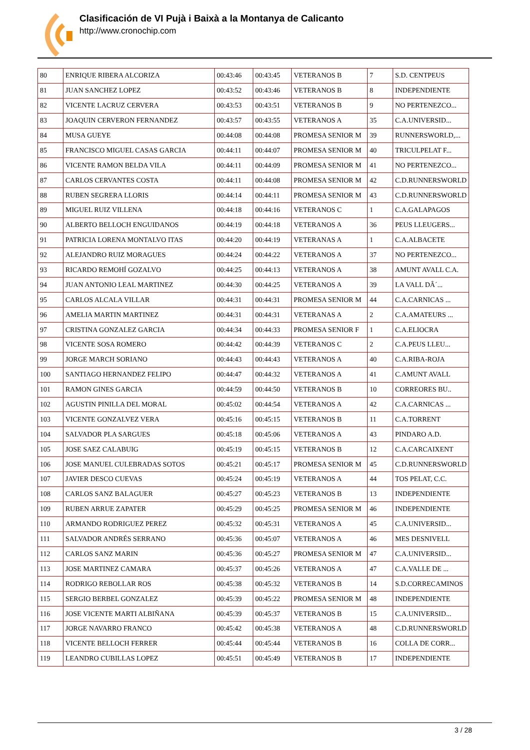Clasificación de VI Pujà i Baixà a la Montanya de Calicanto
http://www.cronochip.com
| 80 | ENRIQUE RIBERA ALCORIZA | 00:43:46 | 00:43:45 | VETERANOS B | 7 | S.D. CENTPEUS |
| 81 | JUAN SANCHEZ LOPEZ | 00:43:52 | 00:43:46 | VETERANOS B | 8 | INDEPENDIENTE |
| 82 | VICENTE LACRUZ CERVERA | 00:43:53 | 00:43:51 | VETERANOS B | 9 | NO PERTENEZCO... |
| 83 | JOAQUIN CERVERON FERNANDEZ | 00:43:57 | 00:43:55 | VETERANOS A | 35 | C.A.UNIVERSID... |
| 84 | MUSA GUEYE | 00:44:08 | 00:44:08 | PROMESA SENIOR M | 39 | RUNNERSWORLD,... |
| 85 | FRANCISCO MIGUEL CASAS GARCIA | 00:44:11 | 00:44:07 | PROMESA SENIOR M | 40 | TRICULPELAT F... |
| 86 | VICENTE RAMON BELDA VILA | 00:44:11 | 00:44:09 | PROMESA SENIOR M | 41 | NO PERTENEZCO... |
| 87 | CARLOS CERVANTES COSTA | 00:44:11 | 00:44:08 | PROMESA SENIOR M | 42 | C.D.RUNNERSWORLD |
| 88 | RUBEN SEGRERA LLORIS | 00:44:14 | 00:44:11 | PROMESA SENIOR M | 43 | C.D.RUNNERSWORLD |
| 89 | MIGUEL RUIZ VILLENA | 00:44:18 | 00:44:16 | VETERANOS C | 1 | C.A.GALAPAGOS |
| 90 | ALBERTO BELLOCH ENGUIDANOS | 00:44:19 | 00:44:18 | VETERANOS A | 36 | PEUS LLEUGERS... |
| 91 | PATRICIA LORENA MONTALVO ITAS | 00:44:20 | 00:44:19 | VETERANAS A | 1 | C.A.ALBACETE |
| 92 | ALEJANDRO RUIZ MORAGUES | 00:44:24 | 00:44:22 | VETERANOS A | 37 | NO PERTENEZCO... |
| 93 | RICARDO REMOHÍ GOZALVO | 00:44:25 | 00:44:13 | VETERANOS A | 38 | AMUNT AVALL C.A. |
| 94 | JUAN ANTONIO LEAL MARTINEZ | 00:44:30 | 00:44:25 | VETERANOS A | 39 | LA VALL DÂ´... |
| 95 | CARLOS ALCALA VILLAR | 00:44:31 | 00:44:31 | PROMESA SENIOR M | 44 | C.A.CARNICAS ... |
| 96 | AMELIA MARTIN MARTINEZ | 00:44:31 | 00:44:31 | VETERANAS A | 2 | C.A.AMATEURS ... |
| 97 | CRISTINA GONZALEZ GARCIA | 00:44:34 | 00:44:33 | PROMESA SENIOR F | 1 | C.A.ELIOCRA |
| 98 | VICENTE SOSA ROMERO | 00:44:42 | 00:44:39 | VETERANOS C | 2 | C.A.PEUS LLEU... |
| 99 | JORGE MARCH SORIANO | 00:44:43 | 00:44:43 | VETERANOS A | 40 | C.A.RIBA-ROJA |
| 100 | SANTIAGO HERNANDEZ FELIPO | 00:44:47 | 00:44:32 | VETERANOS A | 41 | C.AMUNT AVALL |
| 101 | RAMON GINES GARCIA | 00:44:59 | 00:44:50 | VETERANOS B | 10 | CORREORES BU.. |
| 102 | AGUSTIN PINILLA DEL MORAL | 00:45:02 | 00:44:54 | VETERANOS A | 42 | C.A.CARNICAS ... |
| 103 | VICENTE GONZALVEZ VERA | 00:45:16 | 00:45:15 | VETERANOS B | 11 | C.A.TORRENT |
| 104 | SALVADOR PLA SARGUES | 00:45:18 | 00:45:06 | VETERANOS A | 43 | PINDARO A.D. |
| 105 | JOSE SAEZ CALABUIG | 00:45:19 | 00:45:15 | VETERANOS B | 12 | C.A.CARCAIXENT |
| 106 | JOSE MANUEL CULEBRADAS SOTOS | 00:45:21 | 00:45:17 | PROMESA SENIOR M | 45 | C.D.RUNNERSWORLD |
| 107 | JAVIER DESCO CUEVAS | 00:45:24 | 00:45:19 | VETERANOS A | 44 | TOS PELAT, C.C. |
| 108 | CARLOS SANZ BALAGUER | 00:45:27 | 00:45:23 | VETERANOS B | 13 | INDEPENDIENTE |
| 109 | RUBEN ARRUE ZAPATER | 00:45:29 | 00:45:25 | PROMESA SENIOR M | 46 | INDEPENDIENTE |
| 110 | ARMANDO RODRIGUEZ PEREZ | 00:45:32 | 00:45:31 | VETERANOS A | 45 | C.A.UNIVERSID... |
| 111 | SALVADOR ANDRÉS SERRANO | 00:45:36 | 00:45:07 | VETERANOS A | 46 | MES DESNIVELL |
| 112 | CARLOS SANZ MARIN | 00:45:36 | 00:45:27 | PROMESA SENIOR M | 47 | C.A.UNIVERSID... |
| 113 | JOSE MARTINEZ CAMARA | 00:45:37 | 00:45:26 | VETERANOS A | 47 | C.A.VALLE DE ... |
| 114 | RODRIGO REBOLLAR ROS | 00:45:38 | 00:45:32 | VETERANOS B | 14 | S.D.CORRECAMINOS |
| 115 | SERGIO BERBEL GONZALEZ | 00:45:39 | 00:45:22 | PROMESA SENIOR M | 48 | INDEPENDIENTE |
| 116 | JOSE VICENTE MARTI ALBIÑANA | 00:45:39 | 00:45:37 | VETERANOS B | 15 | C.A.UNIVERSID... |
| 117 | JORGE NAVARRO FRANCO | 00:45:42 | 00:45:38 | VETERANOS A | 48 | C.D.RUNNERSWORLD |
| 118 | VICENTE BELLOCH FERRER | 00:45:44 | 00:45:44 | VETERANOS B | 16 | COLLA DE CORR... |
| 119 | LEANDRO CUBILLAS LOPEZ | 00:45:51 | 00:45:49 | VETERANOS B | 17 | INDEPENDIENTE |
3 / 28